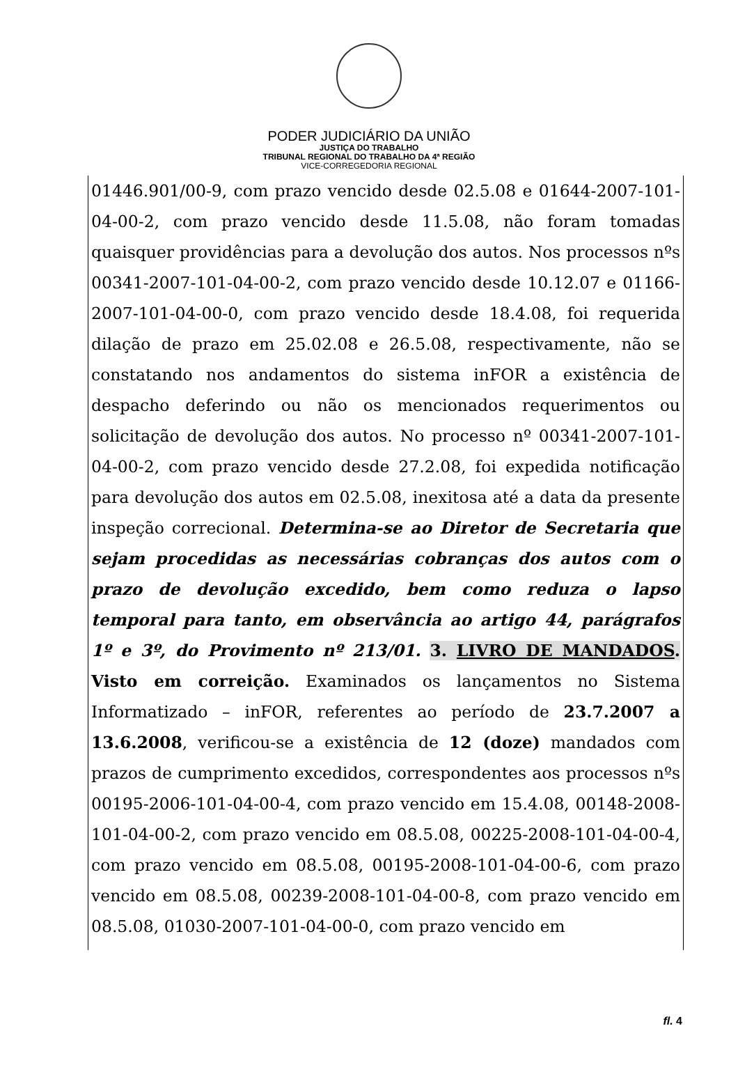PODER JUDICIÁRIO DA UNIÃO
JUSTIÇA DO TRABALHO
TRIBUNAL REGIONAL DO TRABALHO DA 4ª REGIÃO
VICE-CORREGEDORIA REGIONAL
01446.901/00-9, com prazo vencido desde 02.5.08 e 01644-2007-101-04-00-2, com prazo vencido desde 11.5.08, não foram tomadas quaisquer providências para a devolução dos autos. Nos processos nºs 00341-2007-101-04-00-2, com prazo vencido desde 10.12.07 e 01166-2007-101-04-00-0, com prazo vencido desde 18.4.08, foi requerida dilação de prazo em 25.02.08 e 26.5.08, respectivamente, não se constatando nos andamentos do sistema inFOR a existência de despacho deferindo ou não os mencionados requerimentos ou solicitação de devolução dos autos. No processo nº 00341-2007-101-04-00-2, com prazo vencido desde 27.2.08, foi expedida notificação para devolução dos autos em 02.5.08, inexitosa até a data da presente inspeção correcional. Determina-se ao Diretor de Secretaria que sejam procedidas as necessárias cobranças dos autos com o prazo de devolução excedido, bem como reduza o lapso temporal para tanto, em observância ao artigo 44, parágrafos 1º e 3º, do Provimento nº 213/01. 3. LIVRO DE MANDADOS. Visto em correição. Examinados os lançamentos no Sistema Informatizado – inFOR, referentes ao período de 23.7.2007 a 13.6.2008, verificou-se a existência de 12 (doze) mandados com prazos de cumprimento excedidos, correspondentes aos processos nºs 00195-2006-101-04-00-4, com prazo vencido em 15.4.08, 00148-2008-101-04-00-2, com prazo vencido em 08.5.08, 00225-2008-101-04-00-4, com prazo vencido em 08.5.08, 00195-2008-101-04-00-6, com prazo vencido em 08.5.08, 00239-2008-101-04-00-8, com prazo vencido em 08.5.08, 01030-2007-101-04-00-0, com prazo vencido em
fl. 4